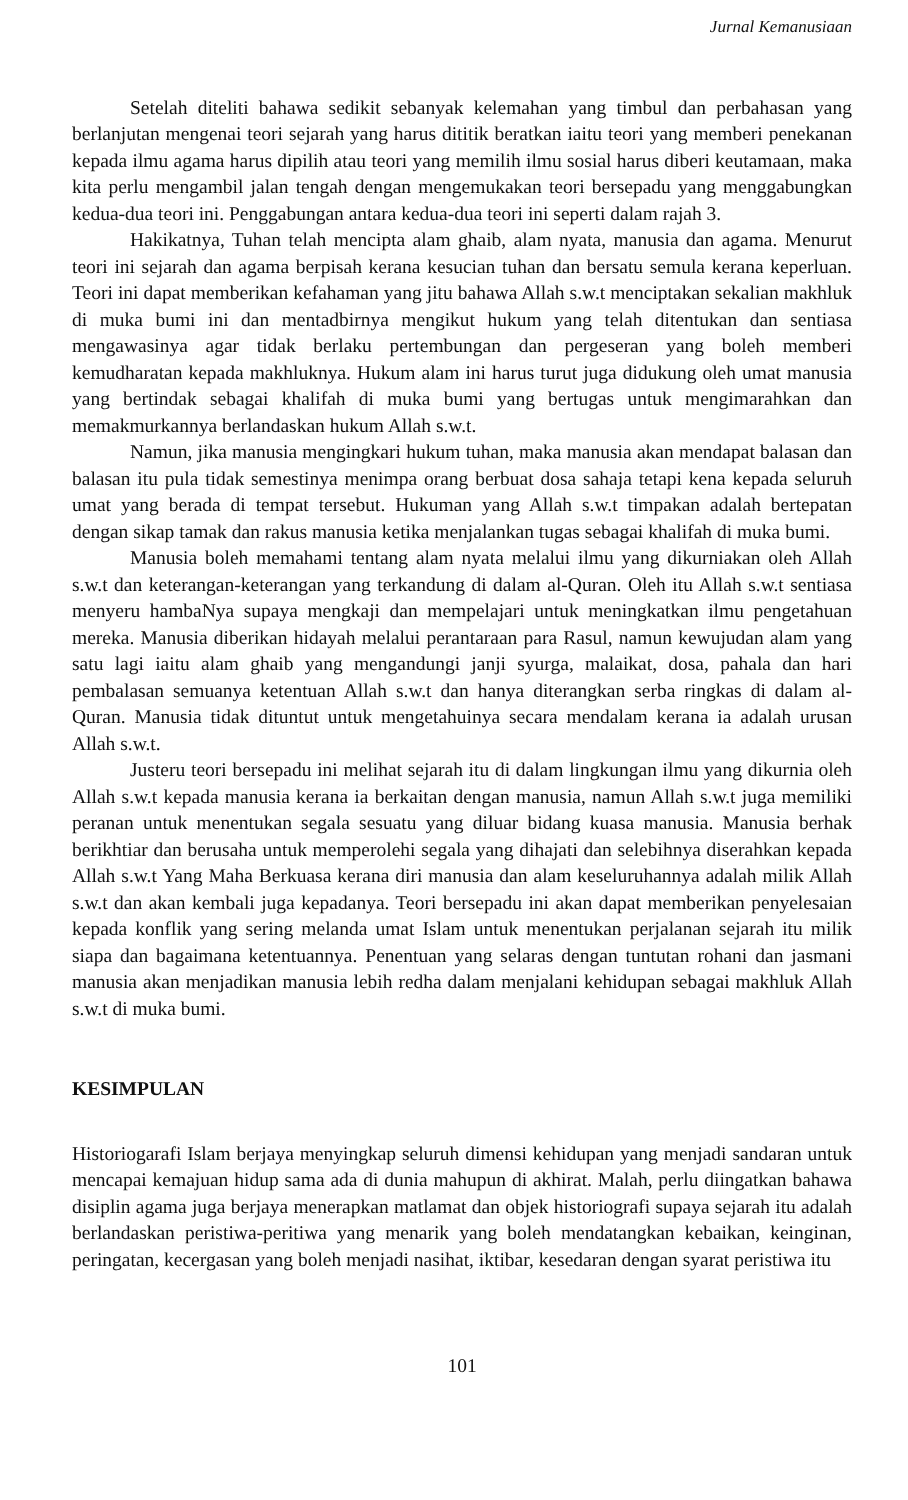Jurnal Kemanusiaan
Setelah diteliti bahawa sedikit sebanyak kelemahan yang timbul dan perbahasan yang berlanjutan mengenai teori sejarah yang harus dititik beratkan iaitu teori yang memberi penekanan kepada ilmu agama harus dipilih atau teori yang memilih ilmu sosial harus diberi keutamaan, maka kita perlu mengambil jalan tengah dengan mengemukakan teori bersepadu yang menggabungkan kedua-dua teori ini. Penggabungan antara kedua-dua teori ini seperti dalam rajah 3.
Hakikatnya, Tuhan telah mencipta alam ghaib, alam nyata, manusia dan agama. Menurut teori ini sejarah dan agama berpisah kerana kesucian tuhan dan bersatu semula kerana keperluan. Teori ini dapat memberikan kefahaman yang jitu bahawa Allah s.w.t menciptakan sekalian makhluk di muka bumi ini dan mentadbirnya mengikut hukum yang telah ditentukan dan sentiasa mengawasinya agar tidak berlaku pertembungan dan pergeseran yang boleh memberi kemudharatan kepada makhluknya. Hukum alam ini harus turut juga didukung oleh umat manusia yang bertindak sebagai khalifah di muka bumi yang bertugas untuk mengimarahkan dan memakmurkannya berlandaskan hukum Allah s.w.t.
Namun, jika manusia mengingkari hukum tuhan, maka manusia akan mendapat balasan dan balasan itu pula tidak semestinya menimpa orang berbuat dosa sahaja tetapi kena kepada seluruh umat yang berada di tempat tersebut. Hukuman yang Allah s.w.t timpakan adalah bertepatan dengan sikap tamak dan rakus manusia ketika menjalankan tugas sebagai khalifah di muka bumi.
Manusia boleh memahami tentang alam nyata melalui ilmu yang dikurniakan oleh Allah s.w.t dan keterangan-keterangan yang terkandung di dalam al-Quran. Oleh itu Allah s.w.t sentiasa menyeru hambaNya supaya mengkaji dan mempelajari untuk meningkatkan ilmu pengetahuan mereka. Manusia diberikan hidayah melalui perantaraan para Rasul, namun kewujudan alam yang satu lagi iaitu alam ghaib yang mengandungi janji syurga, malaikat, dosa, pahala dan hari pembalasan semuanya ketentuan Allah s.w.t dan hanya diterangkan serba ringkas di dalam al-Quran. Manusia tidak dituntut untuk mengetahuinya secara mendalam kerana ia adalah urusan Allah s.w.t.
Justeru teori bersepadu ini melihat sejarah itu di dalam lingkungan ilmu yang dikurnia oleh Allah s.w.t kepada manusia kerana ia berkaitan dengan manusia, namun Allah s.w.t juga memiliki peranan untuk menentukan segala sesuatu yang diluar bidang kuasa manusia. Manusia berhak berikhtiar dan berusaha untuk memperolehi segala yang dihajati dan selebihnya diserahkan kepada Allah s.w.t Yang Maha Berkuasa kerana diri manusia dan alam keseluruhannya adalah milik Allah s.w.t dan akan kembali juga kepadanya. Teori bersepadu ini akan dapat memberikan penyelesaian kepada konflik yang sering melanda umat Islam untuk menentukan perjalanan sejarah itu milik siapa dan bagaimana ketentuannya. Penentuan yang selaras dengan tuntutan rohani dan jasmani manusia akan menjadikan manusia lebih redha dalam menjalani kehidupan sebagai makhluk Allah s.w.t di muka bumi.
KESIMPULAN
Historiogarafi Islam berjaya menyingkap seluruh dimensi kehidupan yang menjadi sandaran untuk mencapai kemajuan hidup sama ada di dunia mahupun di akhirat. Malah, perlu diingatkan bahawa disiplin agama juga berjaya menerapkan matlamat dan objek historiografi supaya sejarah itu adalah berlandaskan peristiwa-peritiwa yang menarik yang boleh mendatangkan kebaikan, keinginan, peringatan, kecergasan yang boleh menjadi nasihat, iktibar, kesedaran dengan syarat peristiwa itu
101